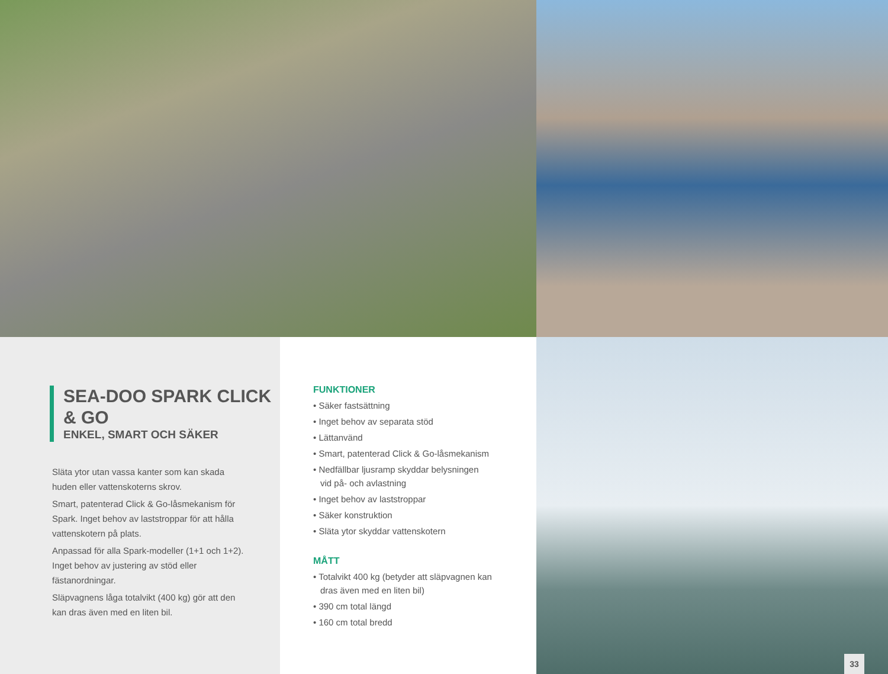SEA-DOO SPARK CLICK & GO
ENKEL, SMART OCH SÄKER
Släta ytor utan vassa kanter som kan skada huden eller vattenskoterns skrov.
Smart, patenterad Click & Go-låsmekanism för Spark. Inget behov av laststroppar för att hålla vattenskotern på plats.
Anpassad för alla Spark-modeller (1+1 och 1+2). Inget behov av justering av stöd eller fästanordningar.
Släpvagnens låga totalvikt (400 kg) gör att den kan dras även med en liten bil.
FUNKTIONER
• Säker fastsättning
• Inget behov av separata stöd
• Lättanvänd
• Smart, patenterad Click & Go-låsmekanism
• Nedfällbar ljusramp skyddar belysningen vid på- och avlastning
• Inget behov av laststroppar
• Säker konstruktion
• Släta ytor skyddar vattenskotern
MÅTT
• Totalvikt 400 kg (betyder att släpvagnen kan dras även med en liten bil)
• 390 cm total längd
• 160 cm total bredd
33